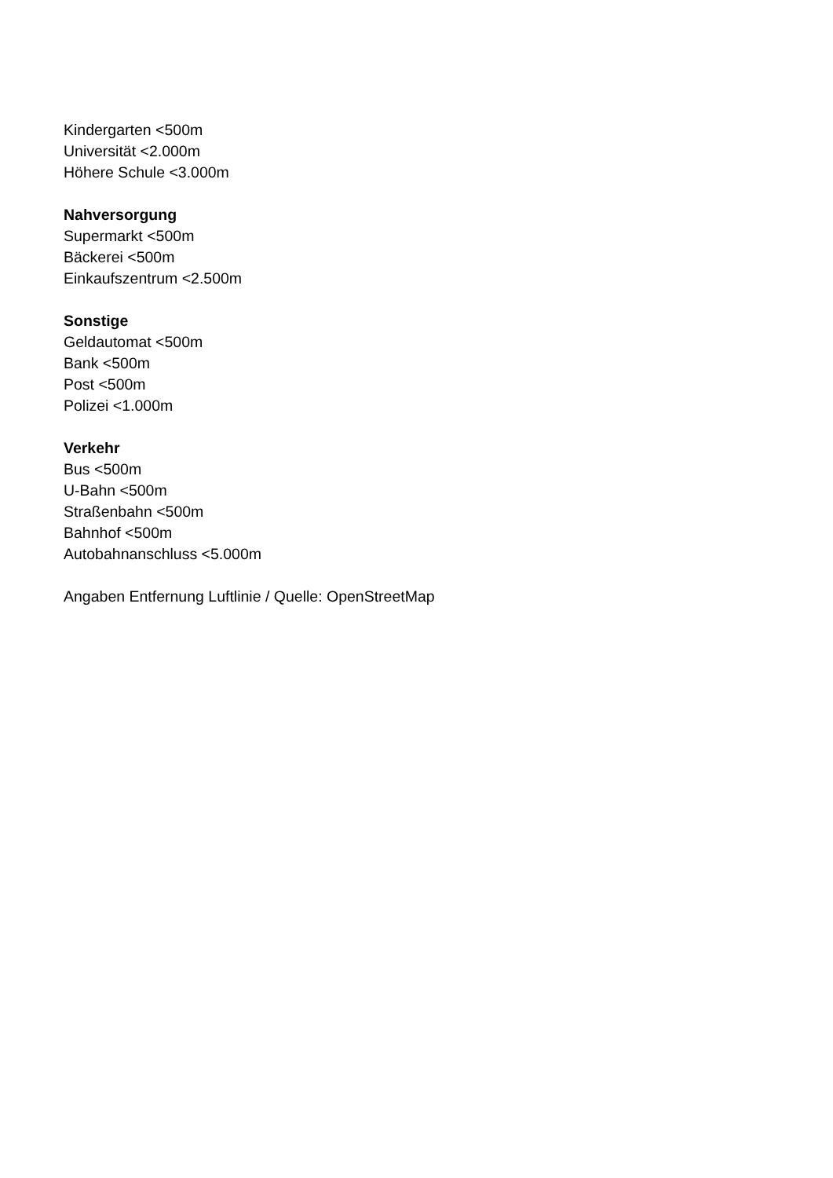Kindergarten <500m
Universität <2.000m
Höhere Schule <3.000m
Nahversorgung
Supermarkt <500m
Bäckerei <500m
Einkaufszentrum <2.500m
Sonstige
Geldautomat <500m
Bank <500m
Post <500m
Polizei <1.000m
Verkehr
Bus <500m
U-Bahn <500m
Straßenbahn <500m
Bahnhof <500m
Autobahnanschluss <5.000m
Angaben Entfernung Luftlinie / Quelle: OpenStreetMap